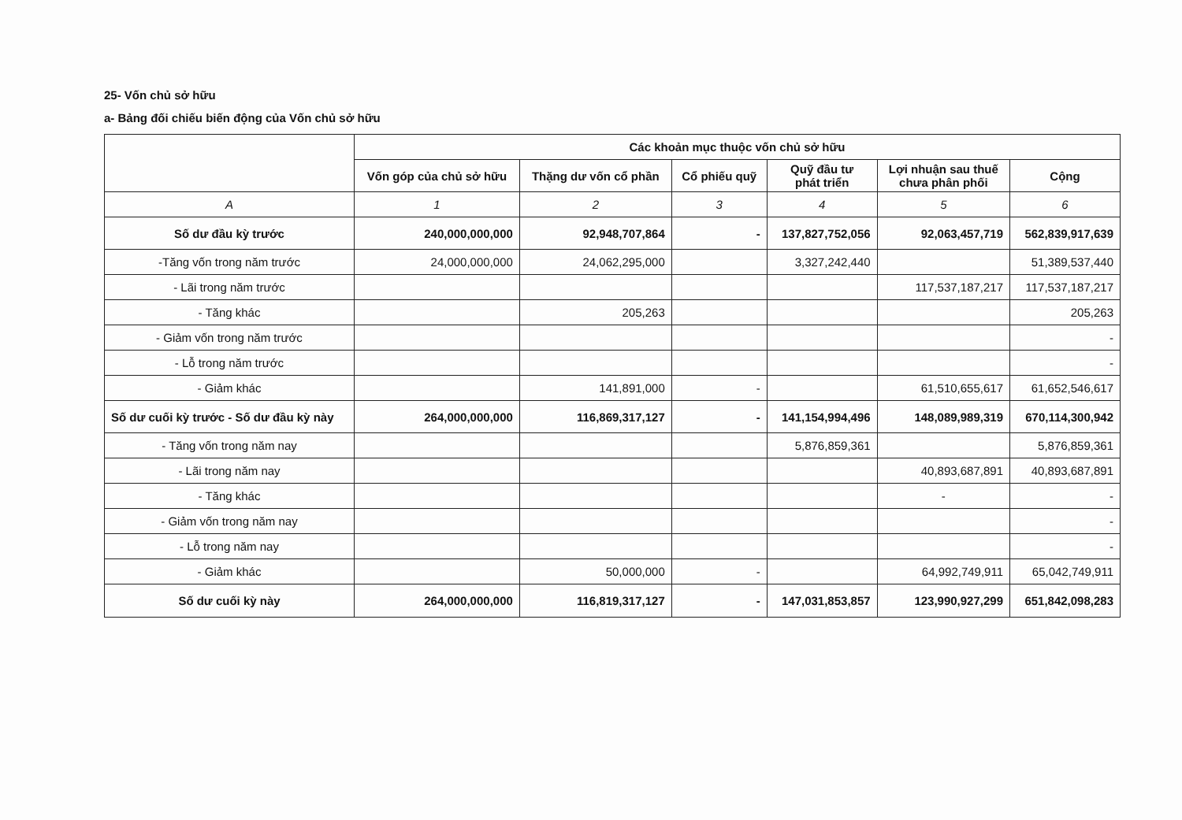25- Vốn chủ sở hữu
a- Bảng đối chiếu biến động của Vốn chủ sở hữu
| | Các khoản mục thuộc vốn chủ sở hữu | | | | | |
| --- | --- | --- | --- | --- | --- | --- |
| | Vốn góp của chủ sở hữu | Thặng dư vốn cổ phần | Cổ phiếu quỹ | Quỹ đầu tư phát triển | Lợi nhuận sau thuế chưa phân phối | Cộng |
| A | 1 | 2 | 3 | 4 | 5 | 6 |
| Số dư đầu kỳ trước | 240,000,000,000 | 92,948,707,864 | - | 137,827,752,056 | 92,063,457,719 | 562,839,917,639 |
| -Tăng vốn trong năm trước | 24,000,000,000 | 24,062,295,000 | | 3,327,242,440 | | 51,389,537,440 |
| - Lãi trong năm trước | | | | | 117,537,187,217 | 117,537,187,217 |
| - Tăng khác | | 205,263 | | | | 205,263 |
| - Giảm vốn trong năm trước | | | | | | - |
| - Lỗ trong năm trước | | | | | | - |
| - Giảm khác | | 141,891,000 | - | | 61,510,655,617 | 61,652,546,617 |
| Số dư cuối kỳ trước - Số dư đầu kỳ này | 264,000,000,000 | 116,869,317,127 | - | 141,154,994,496 | 148,089,989,319 | 670,114,300,942 |
| - Tăng vốn trong năm nay | | | | 5,876,859,361 | | 5,876,859,361 |
| - Lãi trong năm nay | | | | | 40,893,687,891 | 40,893,687,891 |
| - Tăng khác | | | | | - | - |
| - Giảm vốn trong năm nay | | | | | | - |
| - Lỗ trong năm nay | | | | | | - |
| - Giảm khác | | 50,000,000 | - | | 64,992,749,911 | 65,042,749,911 |
| Số dư cuối kỳ này | 264,000,000,000 | 116,819,317,127 | - | 147,031,853,857 | 123,990,927,299 | 651,842,098,283 |